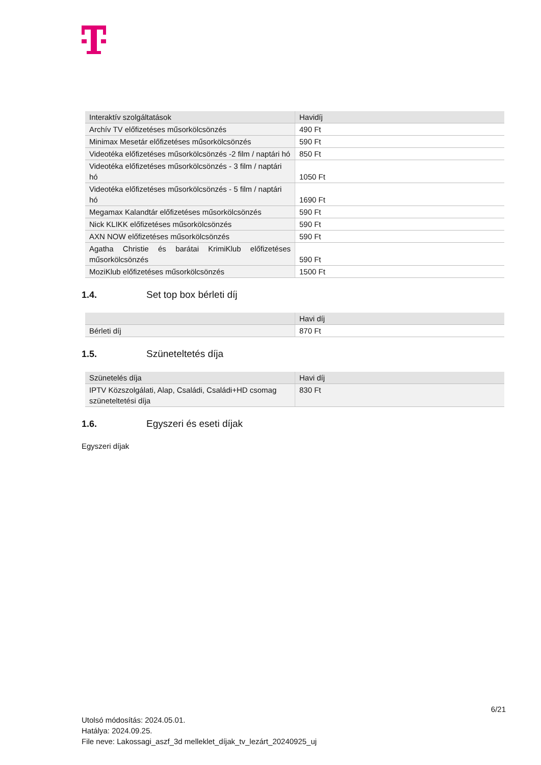| Interaktív szolgáltatások | Havidíj |
| Archív TV előfizetéses műsorkölcsönzés | 490 Ft |
| Minimax Mesetár előfizetéses műsorkölcsönzés | 590 Ft |
| Videotéka előfizetéses műsorkölcsönzés -2 film / naptári hó | 850 Ft |
| Videotéka előfizetéses műsorkölcsönzés - 3 film / naptári hó | 1050 Ft |
| Videotéka előfizetéses műsorkölcsönzés - 5 film / naptári hó | 1690 Ft |
| Megamax Kalandtár előfizetéses műsorkölcsönzés | 590 Ft |
| Nick KLIKK előfizetéses műsorkölcsönzés | 590 Ft |
| AXN NOW előfizetéses műsorkölcsönzés | 590 Ft |
| Agatha Christie és barátai KrimiKlub előfizetéses műsorkölcsönzés | 590 Ft |
| MoziKlub előfizetéses műsorkölcsönzés | 1500 Ft |
1.4. Set top box bérleti díj
| | Havi díj |
| Bérleti díj | 870 Ft |
1.5. Szüneteltetés díja
| Szünetelés díja | Havi díj |
| IPTV Közszolgálati, Alap, Családi, Családi+HD csomag szüneteltetési díja | 830 Ft |
1.6. Egyszeri és eseti díjak
Egyszeri díjak
6/21
Utolsó módosítás: 2024.05.01.
Hatálya: 2024.09.25.
File neve: Lakossagi_aszf_3d melleklet_díjak_tv_lezárt_20240925_uj